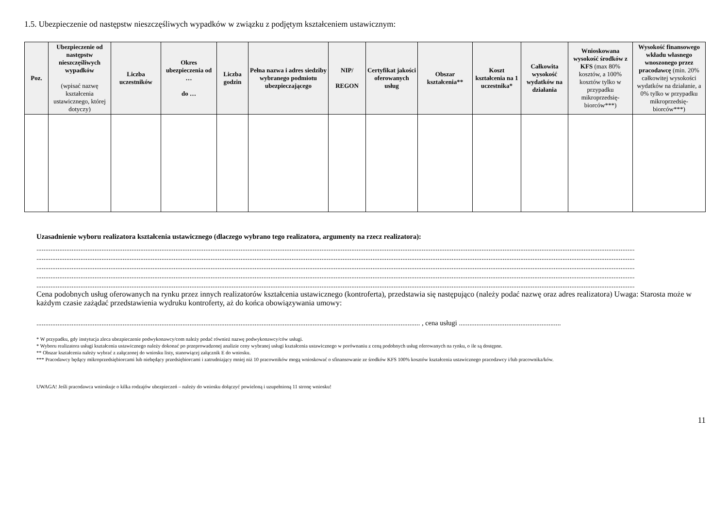1.5. Ubezpieczenie od następstw nieszczęśliwych wypadków w związku z podjętym kształceniem ustawicznym:
| Poz. | Ubezpieczenie od następstw nieszczęśliwych wypadków (wpisać nazwę kształcenia ustawicznego, której dotyczy) | Liczba uczestników | Okres ubezpieczenia od … do … | Liczba godzin | Pełna nazwa i adres siedziby wybranego podmiotu ubezpieczającego | NIP/ REGON | Certyfikat jakości oferowanych usług | Obszar kształcenia** | Koszt kształcenia na 1 uczestnika* | Całkowita wysokość wydatków na działania | Wnioskowana wysokość środków z KFS (max 80% kosztów, a 100% kosztów tylko w przypadku mikroprzedsię-biorców***) | Wysokość finansowego wkładu własnego wnoszonego przez pracodawcę (min. 20% całkowitej wysokości wydatków na działanie, a 0% tylko w przypadku mikroprzedsię-biorców***) |
| --- | --- | --- | --- | --- | --- | --- | --- | --- | --- | --- | --- | --- |
Uzasadnienie wyboru realizatora kształcenia ustawicznego (dlaczego wybrano tego realizatora, argumenty na rzecz realizatora):
....................................................................................................................................................................................................................................................................................................................................................
....................................................................................................................................................................................................................................................................................................................................................
....................................................................................................................................................................................................................................................................................................................................................
....................................................................................................................................................................................................................................................................................................................................................
....................................................................................................................................................................................................................................................................................................................................................
Cena podobnych usług oferowanych na rynku przez innych realizatorów kształcenia ustawicznego (kontroferta), przedstawia się następująco (należy podać nazwę oraz adres realizatora) Uwaga: Starosta może w każdym czasie zażądać przedstawienia wydruku kontroferty, aż do końca obowiązywania umowy:
.......................................................................................................................................................................................................................... , cena usługi ..........................................................
* W przypadku, gdy instytucja zleca ubezpieczenie podwykonawcy/com należy podać również nazwę podwykonawcy/ców usługi.
* Wyboru realizatora usługi kształcenia ustawicznego należy dokonać po przeprowadzonej analizie ceny wybranej usługi kształcenia ustawicznego w porównaniu z ceną podobnych usług oferowanych na rynku, o ile są dostępne.
** Obszar kształcenia należy wybrać z załączonej do wniosku listy, stanowiącej załącznik E do wniosku.
*** Pracodawcy będący mikroprzedsiębiorcami lub niebędący przedsiębiorcami i zatrudniający mniej niż 10 pracowników mogą wnioskować o sfinansowanie ze środków KFS 100% kosztów kształcenia ustawicznego pracodawcy i/lub pracownika/ków.
UWAGA! Jeśli pracodawca wnioskuje o kilka rodzajów ubezpieczeń – należy do wniosku dołączyć powieloną i uzupełnioną 11 stronę wniosku!
11